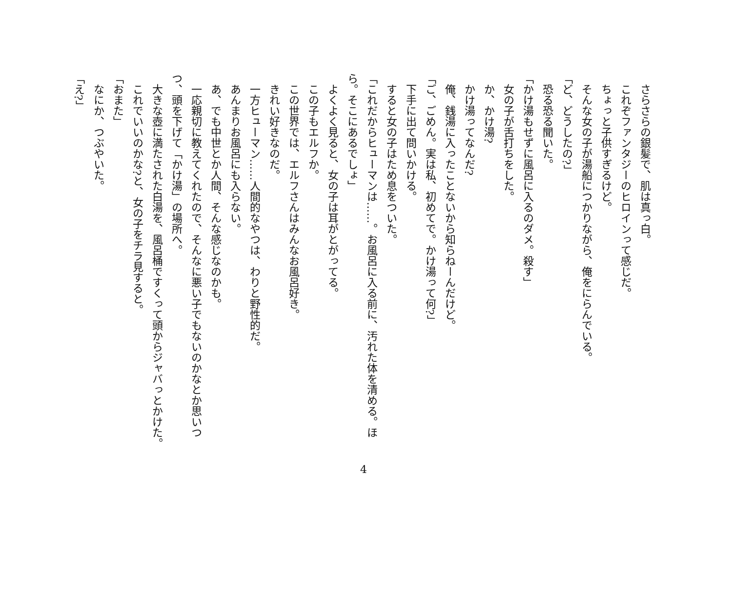さらさらの銀髪で、肌は真っ白。
　これぞファンタジーのヒロインって感じだ。
　ちょっと子供すぎるけど。
　そんな女の子が湯船につかりながら、俺をにらんでいる。
「ど、どうしたの?」
　恐る恐る聞いた。
「かけ湯もせずに風呂に入るのダメ。殺す」
　女の子が舌打ちをした。
　か、かけ湯?
　かけ湯ってなんだ?
　俺、銭湯に入ったことないから知らねーんだけど。
「ご、ごめん。実は私、初めてで。かけ湯って何?」
　下手に出て問いかける。
　すると女の子はため息をついた。
「これだからヒューマンは……。お風呂に入る前に、汚れた体を清める。ほら。そこにあるでしょ」
　よくよく見ると、女の子は耳がとがってる。
　この子もエルフか。
　この世界では、エルフさんはみんなお風呂好き。
　きれい好きなのだ。
　一方ヒューマン……人間的なやつは、わりと野性的だ。
　あんまりお風呂にも入らない。
　あ、でも中世とか人間、そんな感じなのかも。
　一応親切に教えてくれたので、そんなに悪い子でもないのかなとか思いつつ、頭を下げて「かけ湯」の場所へ。
　大きな壺に満たされた白湯を、風呂桶ですくって頭からジャバっとかけた。
　これでいいのかな?と、女の子をチラ見すると。
「おまた」
　なにか、つぶやいた。
「え?」
4